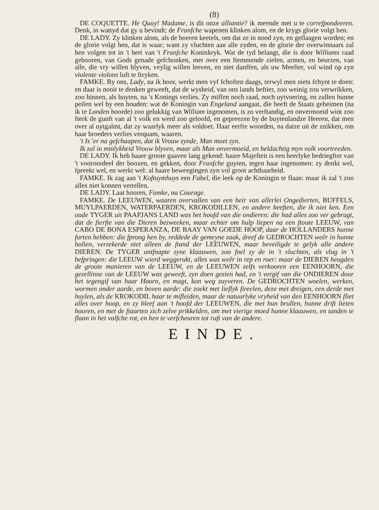(8)
DE COQUETTE. He Quoy! Madame, is dit onze alliantie? ik meende met u te correfpondeeren. Denk, in wattyd dat gy u bevindt; de Franfche wapenen klinken alom, en de krygs glorie volgt hen.
DE LADY. Zy klinken alom, als de boeren keetels, om dat ze in nood zyn, en geflaagen worden; en de glorie volgt hen, dat is waar; want zy vluchten aan alle zyden, en de glorie der overwinnaars zal hen volgen tot in 't hert van 't Franfche Koninkryk. Wat de tyd belangt, die is door Williams raad gebooren, van Gods genade gefchonken, met over een ftemmende zielen, armen, en beurzen, van alle, die vry willen blyven, veylig willen leeven, en niet danffen, als uw Meefter, vol wind op zyn violente violons luft te ftryken.
FAMKE. By ons, Lady, na ik hoor, werkt men vyf fchoften daags, terwyl men niets fchynt te doen: en daar is nooit te denken geweeft, dat de wysheid, van ons lands beftier, zoo weinig zou verwrikken, zoo binnen, als buyten, na 's Konings verlies. Zy miffen noch raad, noch uytvoering, en zullen hunne peilen wel by een houden: wat de Koningin van Engeland aangaat, die heeft de Staats geheimen (na ik te Londen hoorde) zoo gelukkig van William ingenomen, is zo verftandig, en onvermoeid wint zoo fterk de gunft van al 't volk en werd zoo geloofd, en gepreezen by de buytenlandze Heeren, dat men over al uytgalmt, dat zy waarlyk meer als voldoet. Haar eerfte woorden, na datze uit de znikken, om haar broeders verlies verquam, waaren.
't Is 'er na gefchaapen, dat ik Vrouw zynde, Man moet zyn.
Ik zal in minlykheid Vrouw blyven, maar als Man onvermoeid, en heldachtig myn volk voortreeden.
DE LADY. Ik heb haare groote gaaven lang gekend: haare Majefteit is een heerlyke bedriegfter van 't vooroordeel der boozen, en gekken, door Franfche guyten, tegen haar ingenomen: zy denkt wel, fpreekt wel, en werkt wel: al haare beweegingen zyn vol groot achtbaarheid.
FAMKE. Ik zag aan 't Koftuymhuys een Fabel, die leek op de Koningin te flaan: maar ik zal 't zoo alles niet konnen vertellen.
DE LADY. Laat hooren, Famke, nu Courage.
FAMKE. De LEEUWEN, waaren overvallen van een heir van allerlei Ongedierten, BUFFELS, MUYLPAERDEN, WATERPAERDEN, KROKODILLEN, en andere beeften, die ik niet ken. Een oude TYGER uit PAAPJANS LAND was het hoofd van die ondieren: die had alles zoo ver gebragt, dat de fierfte van die Dieren bezweeken, maar echter om hulp liepen na een ftoute LEEUW, van CABO DE BONA ESPERANZA, DE BAAY VAN GOEDE HOOP, daar de HOLLANDERS hunne forten hebben: die fprong hen by, reddede de gemeyne zaak, dreef de GEDROCHTEN weêr in hunne hollen, verzekerde niet alleen de ftand der LEEUWEN, maar beveiligde te gelyk alle andere DIEREN. De TYGER ontfnapte zyne klaauwen, zoo fnel zy de in 't vluchten, als vlug in 't befpringen: die LEEUW wierd weggerukt, alles was weêr in rep en roer: maar de DIEREN heugden de groote manieren van de LEEUW, en de LEEUWEN zelfs verkooren een EENHOORN, die gezellinne van de LEEUW was geweeft, zyn doen gezien had, en 't vergif van die ONDIEREN door het tegengif van haar Hoorn, en magt, kon weg zuyveren. De GEDROCHTEN woelen, werken, wormen onder aarde, en boven aarde: die zoekt met lieflyk fireelen, deze met dreigen, een derde met huylen, als de KROKODIL haar te mifleiden, maar de natuurlyke vryheid van den EENHOORN fliet alles over hoop, en zy bleef aan 't hoofd der LEEUWEN, die met hun brullen, hunne drift lieten hooren, en met de ftaarten zich zelve prikkelden, om met vierige moed hunne klaauwen, en tanden te flaan in het valfche rot, en hen te verfcheuren tot ruft van de andere.
EINDE.